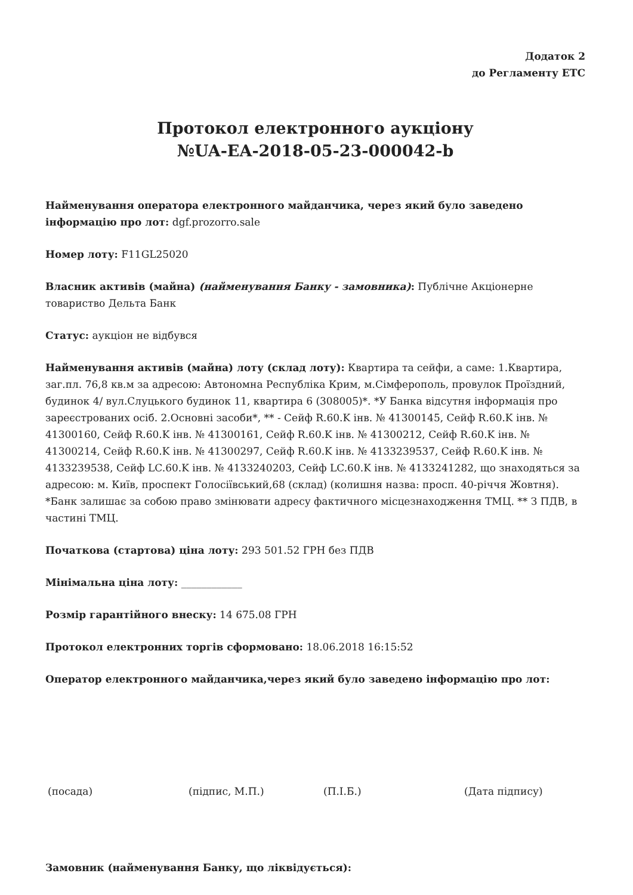Додаток 2
до Регламенту ЕТС
Протокол електронного аукціону
№UA-EA-2018-05-23-000042-b
Найменування оператора електронного майданчика, через який було заведено інформацію про лот: dgf.prozorro.sale
Номер лоту: F11GL25020
Власник активів (майна) (найменування Банку - замовника): Публічне Акціонерне товариство Дельта Банк
Статус: аукціон не відбувся
Найменування активів (майна) лоту (склад лоту): Квартира та сейфи, а саме: 1.Квартира, заг.пл. 76,8 кв.м за адресою: Автономна Республіка Крим, м.Сімферополь, провулок Проїздний, будинок 4/ вул.Слуцького будинок 11, квартира 6 (308005)*. *У Банка відсутня інформація про зареєстрованих осіб. 2.Основні засоби*, ** - Сейф R.60.K інв. № 41300145, Сейф R.60.K інв. № 41300160, Сейф R.60.K інв. № 41300161, Сейф R.60.K інв. № 41300212, Сейф R.60.K інв. № 41300214, Сейф R.60.K інв. № 41300297, Сейф R.60.K інв. № 4133239537, Сейф R.60.K інв. № 4133239538, Сейф LC.60.K інв. № 4133240203, Сейф LC.60.K інв. № 4133241282, що знаходяться за адресою: м. Київ, проспект Голосіївський,68 (склад) (колишня назва: просп. 40-річчя Жовтня). *Банк залишає за собою право змінювати адресу фактичного місцезнаходження ТМЦ. ** З ПДВ, в частині ТМЦ.
Початкова (стартова) ціна лоту: 293 501.52 ГРН без ПДВ
Мінімальна ціна лоту: ____________
Розмір гарантійного внеску: 14 675.08 ГРН
Протокол електронних торгів сформовано: 18.06.2018 16:15:52
Оператор електронного майданчика,через який було заведено інформацію про лот:
(посада) (підпис, М.П.) (П.І.Б.) (Дата підпису)
Замовник (найменування Банку, що ліквідується):